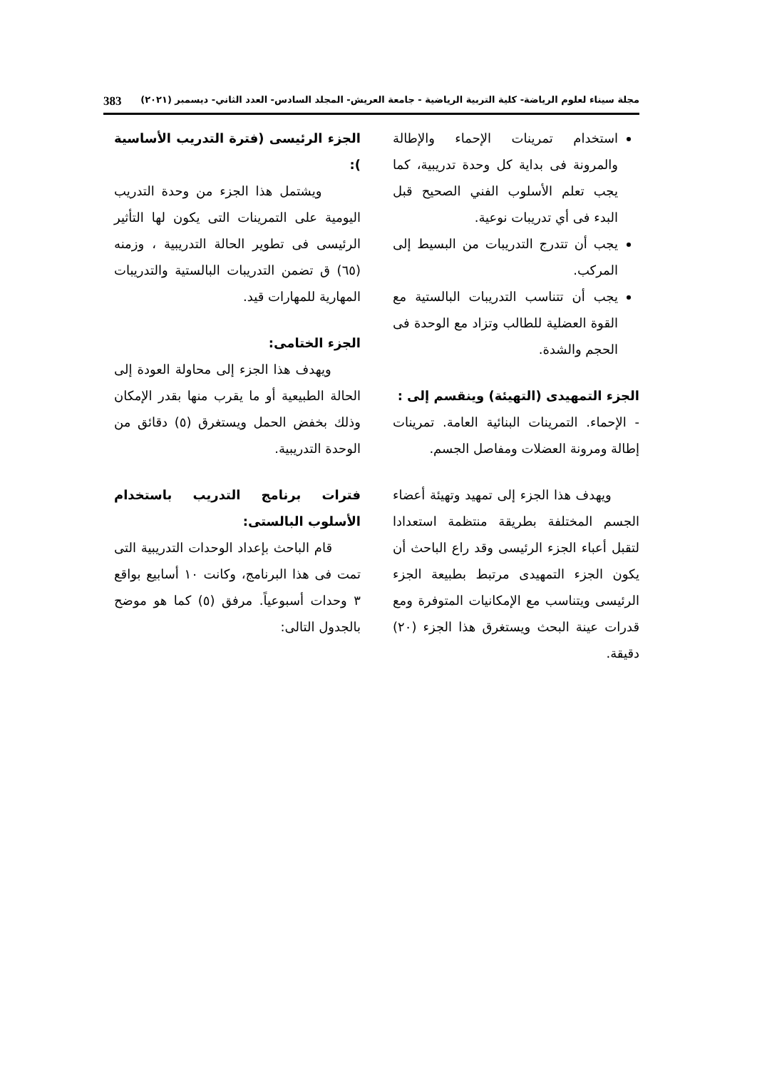مجلة سيناء لعلوم الرياضة- كلية التربية الرياضية - جامعة العريش- المجلد السادس- العدد الثاني- ديسمبر (٢٠٢١) 383
استخدام تمرينات الإحماء والإطالة والمرونة فى بداية كل وحدة تدريبية، كما يجب تعلم الأسلوب الفني الصحيح قبل البدء فى أي تدريبات نوعية.
يجب أن تتدرج التدريبات من البسيط إلى المركب.
يجب أن تتناسب التدريبات البالستية مع القوة العضلية للطالب وتزاد مع الوحدة فى الحجم والشدة.
الجزء التمهيدى (التهيئة) وينقسم إلى :
- الإحماء. التمرينات البنائية العامة. تمرينات إطالة ومرونة العضلات ومفاصل الجسم.
ويهدف هذا الجزء إلى تمهيد وتهيئة أعضاء الجسم المختلفة بطريقة منتظمة استعدادا لتقبل أعباء الجزء الرئيسى وقد راع الباحث أن يكون الجزء التمهيدى مرتبط بطبيعة الجزء الرئيسى ويتناسب مع الإمكانيات المتوفرة ومع قدرات عينة البحث ويستغرق هذا الجزء (٢٠) دقيقة.
الجزء الرئيسى (فترة التدريب الأساسية ):
ويشتمل هذا الجزء من وحدة التدريب اليومية على التمرينات التى يكون لها التأثير الرئيسى فى تطوير الحالة التدريبية ، وزمنه (٦٥) ق تضمن التدريبات البالستية والتدريبات المهارية للمهارات قيد.
الجزء الختامى:
ويهدف هذا الجزء إلى محاولة العودة إلى الحالة الطبيعية أو ما يقرب منها بقدر الإمكان وذلك بخفض الحمل ويستغرق (٥) دقائق من الوحدة التدريبية.
فترات برنامج التدريب باستخدام الأسلوب البالستى:
قام الباحث بإعداد الوحدات التدريبية التى تمت فى هذا البرنامج، وكانت ١٠ أسابيع بواقع ٣ وحدات أسبوعياً. مرفق (٥) كما هو موضح بالجدول التالى: